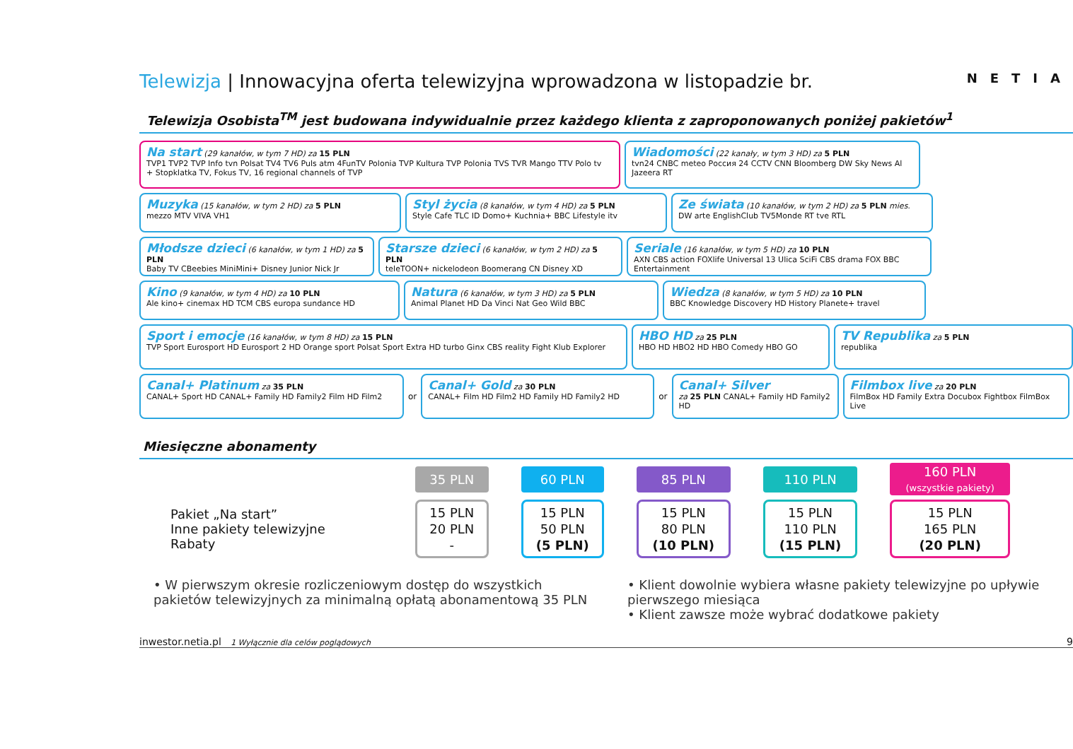Telewizja | Innowacyjna oferta telewizyjna wprowadzona w listopadzie br. NETIA
Telewizja Osobista<sup>TM</sup> jest budowana indywidualnie przez każdego klienta z zaproponowanych poniżej pakietów<sup>1</sup>
Na start (29 kanałów, w tym 7 HD) za 15 PLN
TVP1 TVP2 TVP Info tvn Polsat TV4 TV6 Puls atm 4FunTV Polonia TVP Kultura TVP Polonia TVS TVR Mango TTV Polo tv
+ Stopklatka TV, Fokus TV, 16 regional channels of TVP
Wiadomości (22 kanały, w tym 3 HD) za 5 PLN
tvn24 CNBC meteo Россия 24 CCTV CNN Bloomberg DW Sky News Al Jazeera RT
Muzyka (15 kanałów, w tym 2 HD) za 5 PLN
mezzo MTV VIVA VH1
Styl życia (8 kanałów, w tym 4 HD) za 5 PLN
Style Cafe TLC ID Domo+ Kuchnia+ BBC Lifestyle itv
Ze świata (10 kanałów, w tym 2 HD) za 5 PLN mies.
DW arte EnglishClub TV5Monde RT tve RTL
Młodsze dzieci (6 kanałów, w tym 1 HD) za 5 PLN
Baby TV CBeebies MiniMini+ Disney Junior Nick Jr
Starsze dzieci (6 kanałów, w tym 2 HD) za 5 PLN
teleTOON+ nickelodeon Boomerang CN Disney XD
Seriale (16 kanałów, w tym 5 HD) za 10 PLN
AXN CBS action FOXlife Universal 13 Ulica SciFi CBS drama FOX BBC Entertainment
Kino (9 kanałów, w tym 4 HD) za 10 PLN
Ale kino+ cinemax HD TCM CBS europa sundance HD
Natura (6 kanałów, w tym 3 HD) za 5 PLN
Animal Planet HD Da Vinci Nat Geo Wild BBC
Wiedza (8 kanałów, w tym 5 HD) za 10 PLN
BBC Knowledge Discovery HD History Planete+ travel
Sport i emocje (16 kanałów, w tym 8 HD) za 15 PLN
TVP Sport Eurosport HD Eurosport 2 HD Orange sport Polsat Sport Extra HD turbo Ginx CBS reality Fight Klub Explorer
HBO HD za 25 PLN
HBO HD HBO2 HD HBO Comedy HBO GO
TV Republika za 5 PLN
republika
Canal+ Platinum za 35 PLN
CANAL+ Sport HD CANAL+ Family HD Family2 Film HD Film2
or
Canal+ Gold za 30 PLN
CANAL+ Film HD Film2 HD Family HD Family2 HD
or
Canal+ Silver
za 25 PLN CANAL+ Family HD Family2 HD
Filmbox live za 20 PLN
FilmBox HD Family Extra Docubox Fightbox FilmBox Live
Miesięczne abonamenty
| | 35 PLN | 60 PLN | 85 PLN | 110 PLN | 160 PLN (wszystkie pakiety) |
| Pakiet „Na start” Inne pakiety telewizyjne Rabaty | 15 PLN 20 PLN - | 15 PLN 50 PLN (5 PLN) | 15 PLN 80 PLN (10 PLN) | 15 PLN 110 PLN (15 PLN) | 15 PLN 165 PLN (20 PLN) |
• W pierwszym okresie rozliczeniowym dostęp do wszystkich pakietów telewizyjnych za minimalną opłatą abonamentową 35 PLN
• Klient dowolnie wybiera własne pakiety telewizyjne po upływie pierwszego miesiąca
• Klient zawsze może wybrać dodatkowe pakiety
inwestor.netia.pl 1 Wyłącznie dla celów poglądowych 9